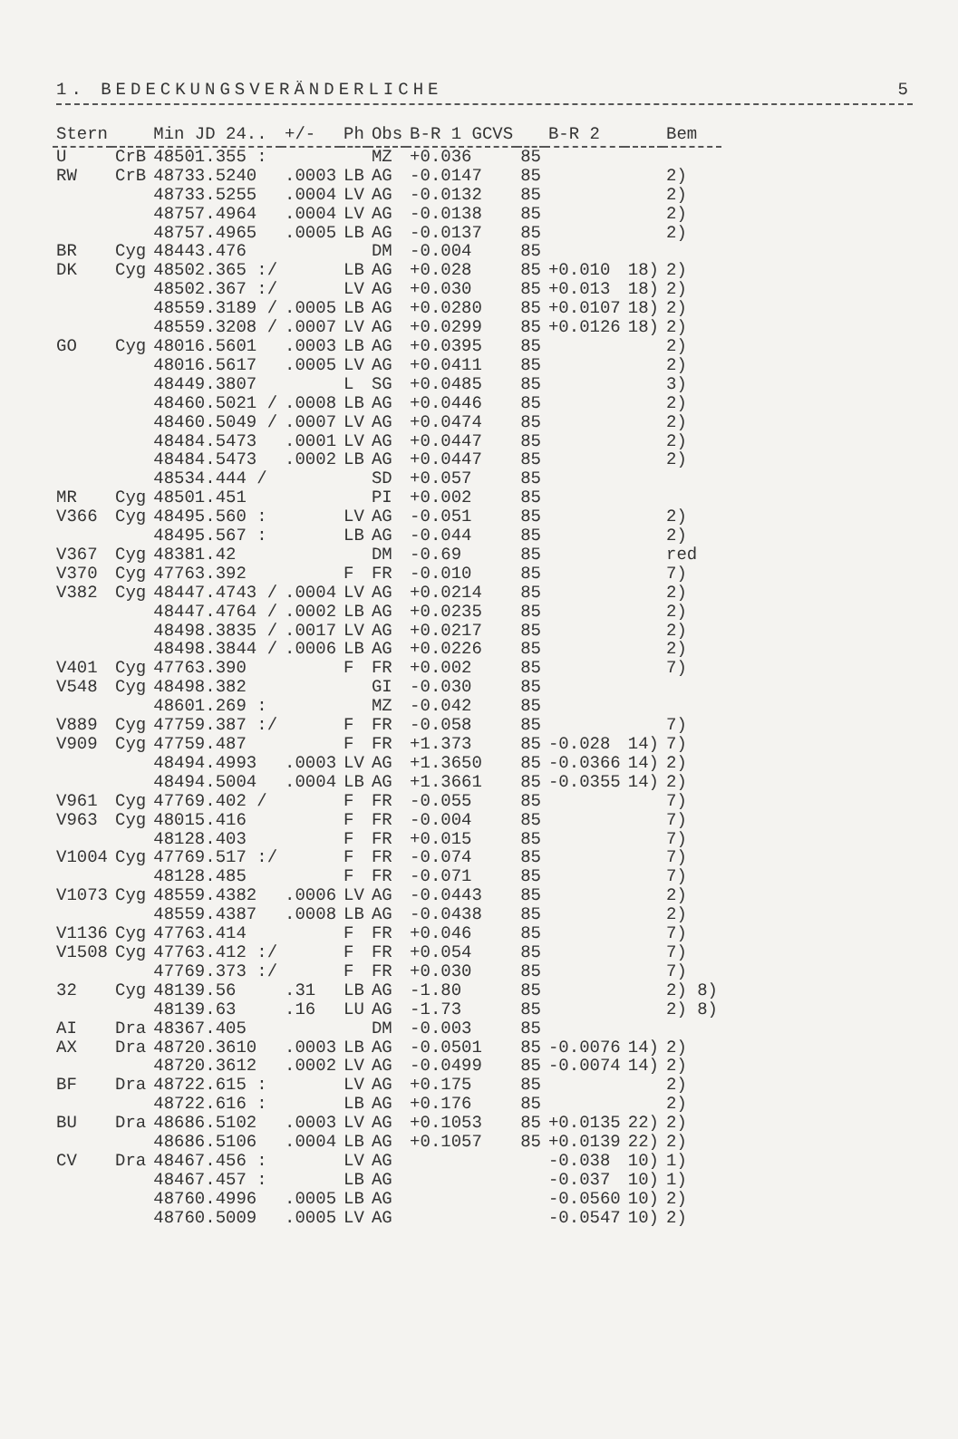1. BEDECKUNGSVERÄNDERLICHE 5
| Stern | | Min JD 24.. | +/- | Ph | Obs | B-R 1 GCVS | | B-R 2 | | Bem |
| --- | --- | --- | --- | --- | --- | --- | --- | --- | --- | --- |
| U | CrB | 48501.355 : | | | MZ | +0.036 | 85 | | | |
| RW | CrB | 48733.5240 | .0003 | LB | AG | -0.0147 | 85 | | | 2) |
| | | 48733.5255 | .0004 | LV | AG | -0.0132 | 85 | | | 2) |
| | | 48757.4964 | .0004 | LV | AG | -0.0138 | 85 | | | 2) |
| | | 48757.4965 | .0005 | LB | AG | -0.0137 | 85 | | | 2) |
| BR | Cyg | 48443.476 | | | DM | -0.004 | 85 | | | |
| DK | Cyg | 48502.365 :/ | | LB | AG | +0.028 | 85 | +0.010 | 18) | 2) |
| | | 48502.367 :/ | | LV | AG | +0.030 | 85 | +0.013 | 18) | 2) |
| | | 48559.3189 / | .0005 | LB | AG | +0.0280 | 85 | +0.0107 | 18) | 2) |
| | | 48559.3208 / | .0007 | LV | AG | +0.0299 | 85 | +0.0126 | 18) | 2) |
| GO | Cyg | 48016.5601 | .0003 | LB | AG | +0.0395 | 85 | | | 2) |
| | | 48016.5617 | .0005 | LV | AG | +0.0411 | 85 | | | 2) |
| | | 48449.3807 | | L | SG | +0.0485 | 85 | | | 3) |
| | | 48460.5021 / | .0008 | LB | AG | +0.0446 | 85 | | | 2) |
| | | 48460.5049 / | .0007 | LV | AG | +0.0474 | 85 | | | 2) |
| | | 48484.5473 | .0001 | LV | AG | +0.0447 | 85 | | | 2) |
| | | 48484.5473 | .0002 | LB | AG | +0.0447 | 85 | | | 2) |
| | | 48534.444 / | | | SD | +0.057 | 85 | | | |
| MR | Cyg | 48501.451 | | | PI | +0.002 | 85 | | | |
| V366 | Cyg | 48495.560 : | | LV | AG | -0.051 | 85 | | | 2) |
| | | 48495.567 : | | LB | AG | -0.044 | 85 | | | 2) |
| V367 | Cyg | 48381.42 | | | DM | -0.69 | 85 | | | red |
| V370 | Cyg | 47763.392 | | F | FR | -0.010 | 85 | | | 7) |
| V382 | Cyg | 48447.4743 / | .0004 | LV | AG | +0.0214 | 85 | | | 2) |
| | | 48447.4764 / | .0002 | LB | AG | +0.0235 | 85 | | | 2) |
| | | 48498.3835 / | .0017 | LV | AG | +0.0217 | 85 | | | 2) |
| | | 48498.3844 / | .0006 | LB | AG | +0.0226 | 85 | | | 2) |
| V401 | Cyg | 47763.390 | | F | FR | +0.002 | 85 | | | 7) |
| V548 | Cyg | 48498.382 | | | GI | -0.030 | 85 | | | |
| | | 48601.269 : | | | MZ | -0.042 | 85 | | | |
| V889 | Cyg | 47759.387 :/ | | F | FR | -0.058 | 85 | | | 7) |
| V909 | Cyg | 47759.487 | | F | FR | +1.373 | 85 | -0.028 | 14) | 7) |
| | | 48494.4993 | .0003 | LV | AG | +1.3650 | 85 | -0.0366 | 14) | 2) |
| | | 48494.5004 | .0004 | LB | AG | +1.3661 | 85 | -0.0355 | 14) | 2) |
| V961 | Cyg | 47769.402 / | | F | FR | -0.055 | 85 | | | 7) |
| V963 | Cyg | 48015.416 | | F | FR | -0.004 | 85 | | | 7) |
| | | 48128.403 | | F | FR | +0.015 | 85 | | | 7) |
| V1004 | Cyg | 47769.517 :/ | | F | FR | -0.074 | 85 | | | 7) |
| | | 48128.485 | | F | FR | -0.071 | 85 | | | 7) |
| V1073 | Cyg | 48559.4382 | .0006 | LV | AG | -0.0443 | 85 | | | 2) |
| | | 48559.4387 | .0008 | LB | AG | -0.0438 | 85 | | | 2) |
| V1136 | Cyg | 47763.414 | | F | FR | +0.046 | 85 | | | 7) |
| V1508 | Cyg | 47763.412 :/ | | F | FR | +0.054 | 85 | | | 7) |
| | | 47769.373 :/ | | F | FR | +0.030 | 85 | | | 7) |
| 32 | Cyg | 48139.56 | .31 | LB | AG | -1.80 | 85 | | | 2) 8) |
| | | 48139.63 | .16 | LU | AG | -1.73 | 85 | | | 2) 8) |
| AI | Dra | 48367.405 | | | DM | -0.003 | 85 | | | |
| AX | Dra | 48720.3610 | .0003 | LB | AG | -0.0501 | 85 | -0.0076 | 14) | 2) |
| | | 48720.3612 | .0002 | LV | AG | -0.0499 | 85 | -0.0074 | 14) | 2) |
| BF | Dra | 48722.615 : | | LV | AG | +0.175 | 85 | | | 2) |
| | | 48722.616 : | | LB | AG | +0.176 | 85 | | | 2) |
| BU | Dra | 48686.5102 | .0003 | LV | AG | +0.1053 | 85 | +0.0135 | 22) | 2) |
| | | 48686.5106 | .0004 | LB | AG | +0.1057 | 85 | +0.0139 | 22) | 2) |
| CV | Dra | 48467.456 : | | LV | AG | | | -0.038 | 10) | 1) |
| | | 48467.457 : | | LB | AG | | | -0.037 | 10) | 1) |
| | | 48760.4996 | .0005 | LB | AG | | | -0.0560 | 10) | 2) |
| | | 48760.5009 | .0005 | LV | AG | | | -0.0547 | 10) | 2) |